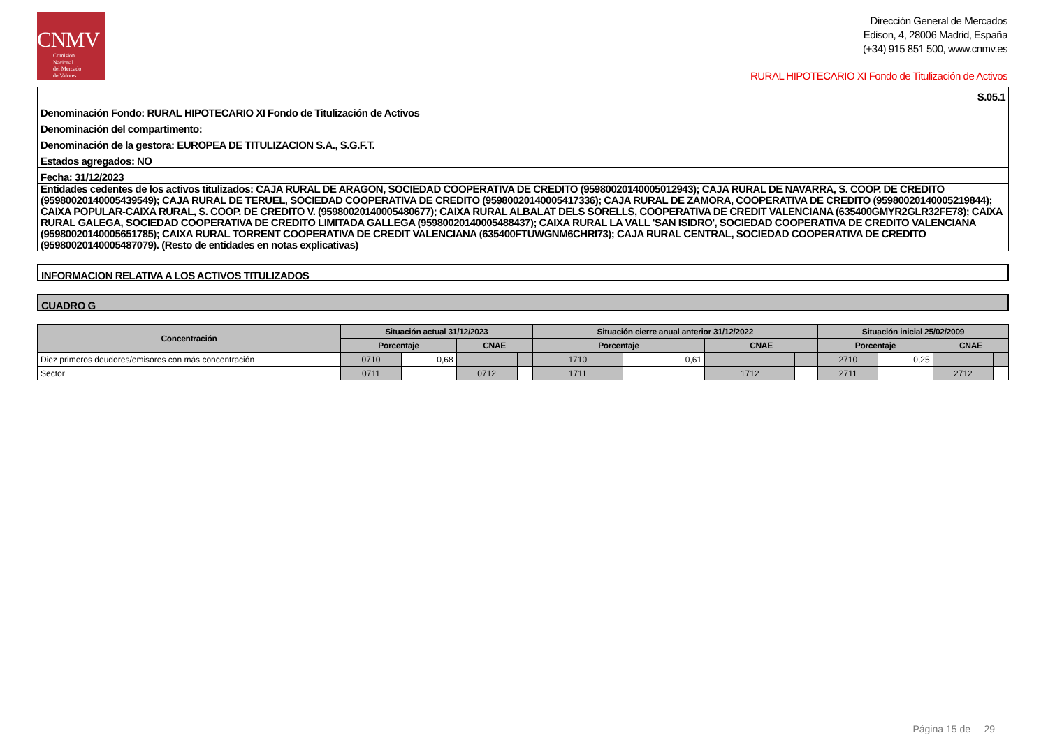CNMV
Comisión
Nacional
del Mercado
de Valores
Dirección General de Mercados
Edison, 4, 28006 Madrid, España
(+34) 915 851 500, www.cnmv.es
RURAL HIPOTECARIO XI Fondo de Titulización de Activos
| S.05.1 |
| Denominación Fondo: RURAL HIPOTECARIO XI Fondo de Titulización de Activos |
| Denominación del compartimento: |
| Denominación de la gestora: EUROPEA DE TITULIZACION S.A., S.G.F.T. |
| Estados agregados: NO |
| Fecha: 31/12/2023 |
| Entidades cedentes de los activos titulizados: CAJA RURAL DE ARAGON, SOCIEDAD COOPERATIVA DE CREDITO (95980020140005012943); CAJA RURAL DE NAVARRA, S. COOP. DE CREDITO (95980020140005439549); CAJA RURAL DE TERUEL, SOCIEDAD COOPERATIVA DE CREDITO (95980020140005417336); CAJA RURAL DE ZAMORA, COOPERATIVA DE CREDITO (95980020140005219844); CAIXA POPULAR-CAIXA RURAL, S. COOP. DE CREDITO V. (95980020140005480677); CAIXA RURAL ALBALAT DELS SORELLS, COOPERATIVA DE CREDIT VALENCIANA (635400GMYR2GLR32FE78); CAIXA RURAL GALEGA, SOCIEDAD COOPERATIVA DE CREDITO LIMITADA GALLEGA (95980020140005488437); CAIXA RURAL LA VALL 'SAN ISIDRO', SOCIEDAD COOPERATIVA DE CREDITO VALENCIANA (95980020140005651785); CAIXA RURAL TORRENT COOPERATIVA DE CREDIT VALENCIANA (635400FTUWGNM6CHRI73); CAJA RURAL CENTRAL, SOCIEDAD COOPERATIVA DE CREDITO (95980020140005487079). (Resto de entidades en notas explicativas) |
INFORMACION RELATIVA A LOS ACTIVOS TITULIZADOS
CUADRO G
| Concentración | Situación actual 31/12/2023 | | | | Situación cierre anual anterior 31/12/2022 | | | | Situación inicial 25/02/2009 | | | |
| --- | --- | --- | --- | --- | --- | --- | --- | --- | --- | --- | --- | --- |
| | Porcentaje | | CNAE | | Porcentaje | | CNAE | | Porcentaje | | CNAE | |
| Diez primeros deudores/emisores con más concentración | 0710 | 0,68 | | | 1710 | 0,61 | | | 2710 | 0,25 | | |
| Sector | 0711 | | 0712 | | 1711 | | 1712 | | 2711 | | 2712 | |
Página 15 de 29